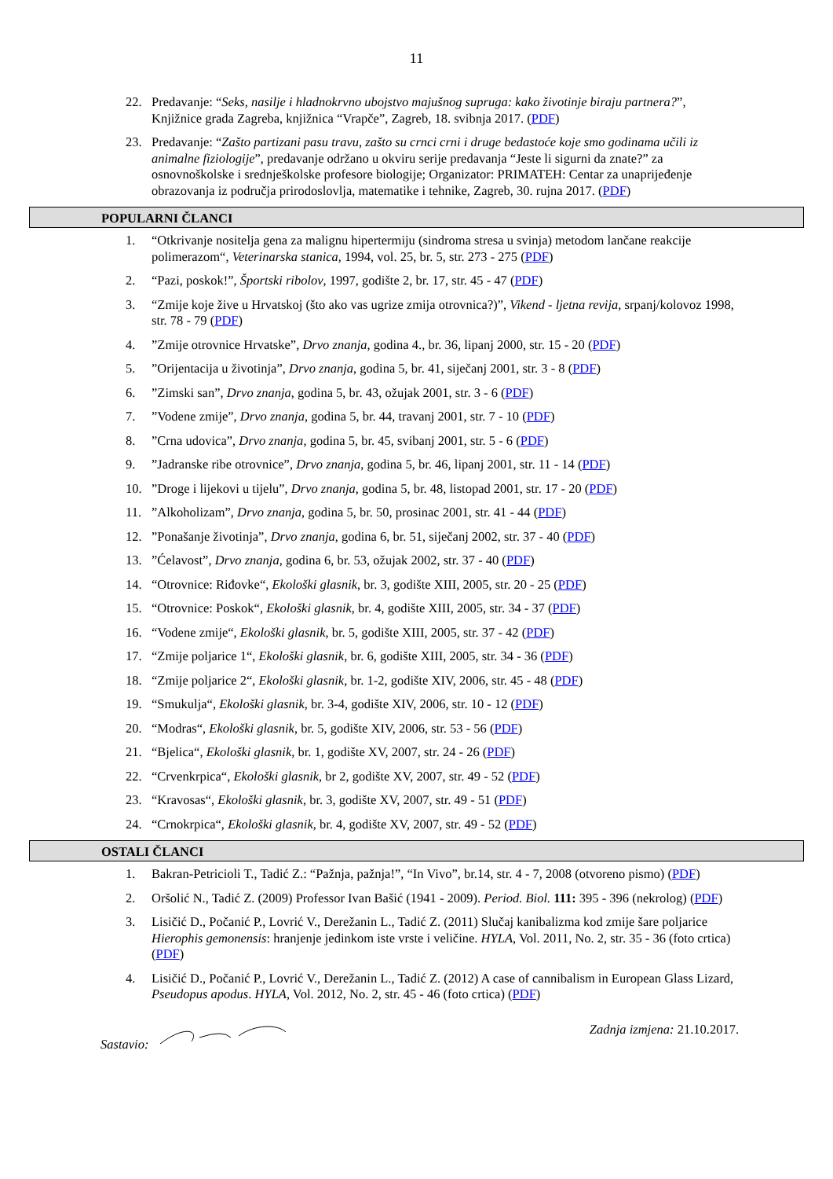11
22. Predavanje: “Seks, nasilje i hladnokrvno ubojstvo majušnog supruga: kako životinje biraju partnera?”, Knjižnice grada Zagreba, knjižnica “Vrapče”, Zagreb, 18. svibnja 2017. (PDF)
23. Predavanje: “Zašto partizani pasu travu, zašto su crnci crni i druge bedastoće koje smo godinama učili iz animalne fiziologije”, predavanje održano u okviru serije predavanja “Jeste li sigurni da znate?” za osnovnoškolske i srednješkolske profesore biologije; Organizator: PRIMATEH: Centar za unaprijeđenje obrazovanja iz područja prirodoslovlja, matematike i tehnike, Zagreb, 30. rujna 2017. (PDF)
POPULARNI ČLANCI
1. “Otkrivanje nositelja gena za malignu hipertermiju (sindroma stresa u svinja) metodom lančane reakcije polimerazom“, Veterinarska stanica, 1994, vol. 25, br. 5, str. 273 - 275 (PDF)
2. “Pazi, poskok!”, Športski ribolov, 1997, godište 2, br. 17, str. 45 - 47 (PDF)
3. “Zmije koje žive u Hrvatskoj (što ako vas ugrize zmija otrovnica?)”, Vikend - ljetna revija, srpanj/kolovoz 1998, str. 78 - 79 (PDF)
4.”Zmije otrovnice Hrvatske”, Drvo znanja, godina 4., br. 36, lipanj 2000, str. 15 - 20 (PDF)
5.”Orijentacija u životinja”, Drvo znanja, godina 5, br. 41, siječanj 2001, str. 3 - 8 (PDF)
6.”Zimski san”, Drvo znanja, godina 5, br. 43, ožujak 2001, str. 3 - 6 (PDF)
7.”Vodene zmije”, Drvo znanja, godina 5, br. 44, travanj 2001, str. 7 - 10 (PDF)
8.”Crna udovica”, Drvo znanja, godina 5, br. 45, svibanj 2001, str. 5 - 6 (PDF)
9.”Jadranske ribe otrovnice”, Drvo znanja, godina 5, br. 46, lipanj 2001, str. 11 - 14 (PDF)
10.”Droge i lijekovi u tijelu”, Drvo znanja, godina 5, br. 48, listopad 2001, str. 17 - 20 (PDF)
11.”Alkoholizam”, Drvo znanja, godina 5, br. 50, prosinac 2001, str. 41 - 44 (PDF)
12.”Ponašanje životinja”, Drvo znanja, godina 6, br. 51, siječanj 2002, str. 37 - 40 (PDF)
13.”Ćelavost”, Drvo znanja, godina 6, br. 53, ožujak 2002, str. 37 - 40 (PDF)
14. “Otrovnice: Riđovke“, Ekološki glasnik, br. 3, godište XIII, 2005, str. 20 - 25 (PDF)
15. “Otrovnice: Poskok“, Ekološki glasnik, br. 4, godište XIII, 2005, str. 34 - 37 (PDF)
16. “Vodene zmije“, Ekološki glasnik, br. 5, godište XIII, 2005, str. 37 - 42 (PDF)
17. “Zmije poljarice 1“, Ekološki glasnik, br. 6, godište XIII, 2005, str. 34 - 36 (PDF)
18. “Zmije poljarice 2“, Ekološki glasnik, br. 1-2, godište XIV, 2006, str. 45 - 48 (PDF)
19. “Smukulja“, Ekološki glasnik, br. 3-4, godište XIV, 2006, str. 10 - 12 (PDF)
20. “Modras“, Ekološki glasnik, br. 5, godište XIV, 2006, str. 53 - 56 (PDF)
21. “Bjelica“, Ekološki glasnik, br. 1, godište XV, 2007, str. 24 - 26 (PDF)
22. “Crvenkrpica“, Ekološki glasnik, br 2, godište XV, 2007, str. 49 - 52 (PDF)
23. “Kravosas“, Ekološki glasnik, br. 3, godište XV, 2007, str. 49 - 51 (PDF)
24. “Crnokrpica“, Ekološki glasnik, br. 4, godište XV, 2007, str. 49 - 52 (PDF)
OSTALI ČLANCI
1. Bakran-Petricioli T., Tadić Z.: “Pažnja, pažnja!”, “In Vivo”, br.14, str. 4 - 7, 2008 (otvoreno pismo) (PDF)
2. Oršolić N., Tadić Z. (2009) Professor Ivan Bašić (1941 - 2009). Period. Biol. 111: 395 - 396 (nekrolog) (PDF)
3. Lisičić D., Počanić P., Lovrić V., Derežanin L., Tadić Z. (2011) Slučaj kanibalizma kod zmije šare poljarice Hierophis gemonensis: hranjenje jedinkom iste vrste i veličine. HYLA, Vol. 2011, No. 2, str. 35 - 36 (foto crtica) (PDF)
4. Lisičić D., Počanić P., Lovrić V., Derežanin L., Tadić Z. (2012) A case of cannibalism in European Glass Lizard, Pseudopus apodus. HYLA, Vol. 2012, No. 2, str. 45 - 46 (foto crtica) (PDF)
Sastavio: Zadnja izmjena: 21.10.2017.